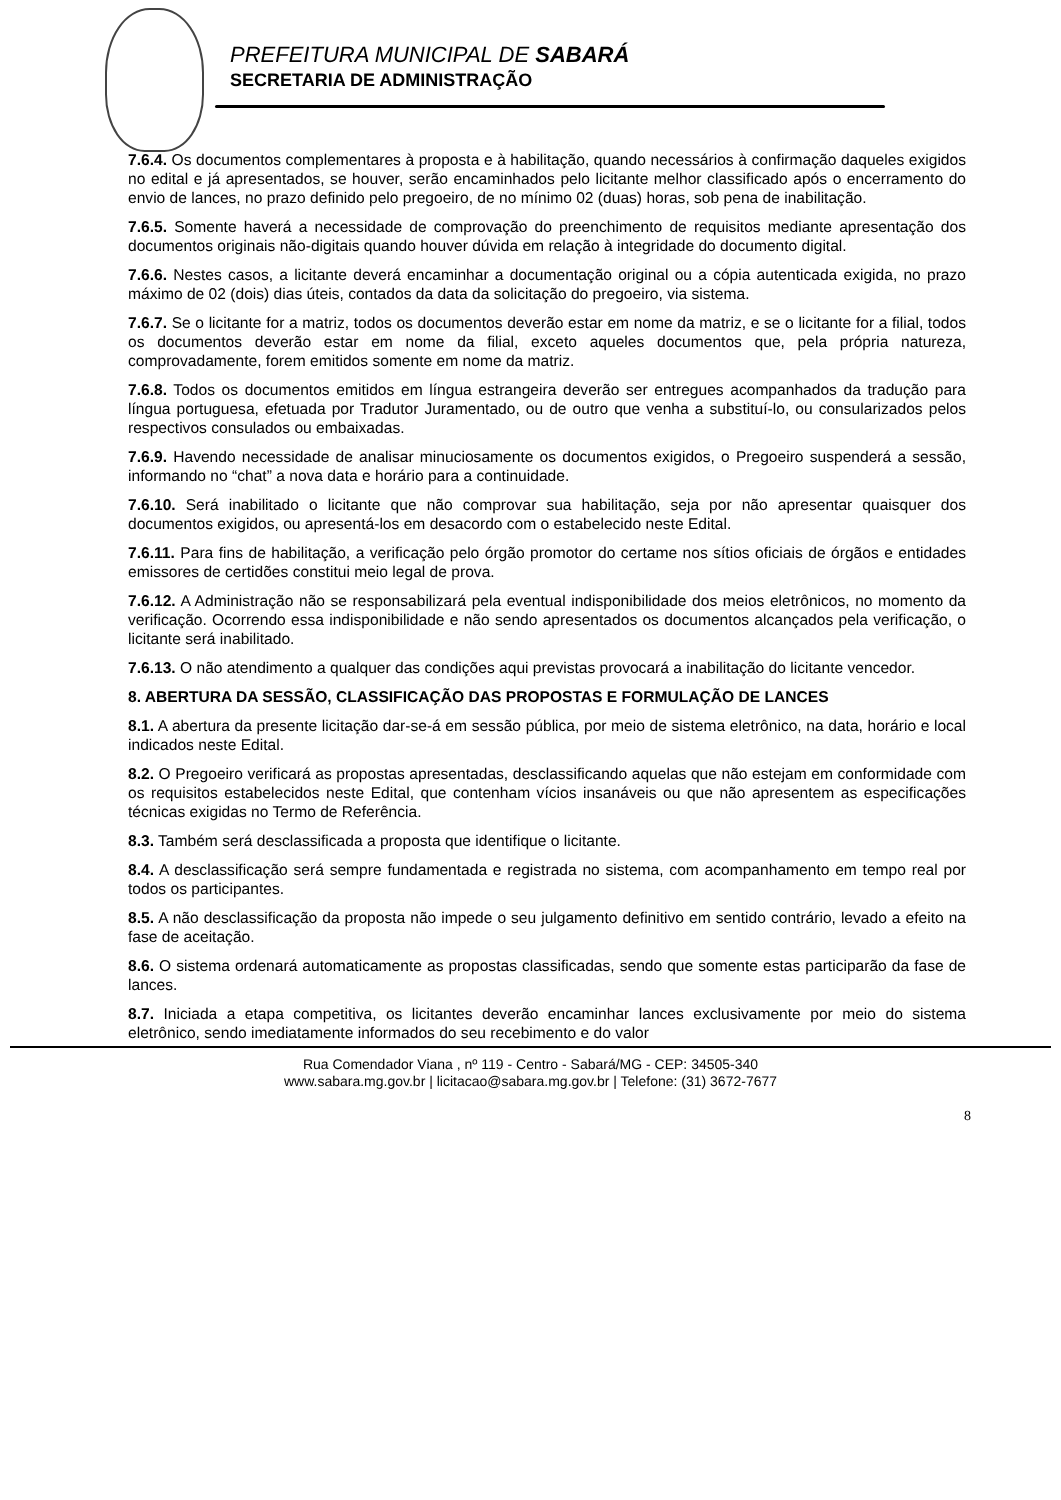PREFEITURA MUNICIPAL DE SABARÁ
SECRETARIA DE ADMINISTRAÇÃO
7.6.4. Os documentos complementares à proposta e à habilitação, quando necessários à confirmação daqueles exigidos no edital e já apresentados, se houver, serão encaminhados pelo licitante melhor classificado após o encerramento do envio de lances, no prazo definido pelo pregoeiro, de no mínimo 02 (duas) horas, sob pena de inabilitação.
7.6.5. Somente haverá a necessidade de comprovação do preenchimento de requisitos mediante apresentação dos documentos originais não-digitais quando houver dúvida em relação à integridade do documento digital.
7.6.6. Nestes casos, a licitante deverá encaminhar a documentação original ou a cópia autenticada exigida, no prazo máximo de 02 (dois) dias úteis, contados da data da solicitação do pregoeiro, via sistema.
7.6.7. Se o licitante for a matriz, todos os documentos deverão estar em nome da matriz, e se o licitante for a filial, todos os documentos deverão estar em nome da filial, exceto aqueles documentos que, pela própria natureza, comprovadamente, forem emitidos somente em nome da matriz.
7.6.8. Todos os documentos emitidos em língua estrangeira deverão ser entregues acompanhados da tradução para língua portuguesa, efetuada por Tradutor Juramentado, ou de outro que venha a substituí-lo, ou consularizados pelos respectivos consulados ou embaixadas.
7.6.9. Havendo necessidade de analisar minuciosamente os documentos exigidos, o Pregoeiro suspenderá a sessão, informando no “chat” a nova data e horário para a continuidade.
7.6.10. Será inabilitado o licitante que não comprovar sua habilitação, seja por não apresentar quaisquer dos documentos exigidos, ou apresentá-los em desacordo com o estabelecido neste Edital.
7.6.11. Para fins de habilitação, a verificação pelo órgão promotor do certame nos sítios oficiais de órgãos e entidades emissores de certidões constitui meio legal de prova.
7.6.12. A Administração não se responsabilizará pela eventual indisponibilidade dos meios eletrônicos, no momento da verificação. Ocorrendo essa indisponibilidade e não sendo apresentados os documentos alcançados pela verificação, o licitante será inabilitado.
7.6.13. O não atendimento a qualquer das condições aqui previstas provocará a inabilitação do licitante vencedor.
8. ABERTURA DA SESSÃO, CLASSIFICAÇÃO DAS PROPOSTAS E FORMULAÇÃO DE LANCES
8.1. A abertura da presente licitação dar-se-á em sessão pública, por meio de sistema eletrônico, na data, horário e local indicados neste Edital.
8.2. O Pregoeiro verificará as propostas apresentadas, desclassificando aquelas que não estejam em conformidade com os requisitos estabelecidos neste Edital, que contenham vícios insanáveis ou que não apresentem as especificações técnicas exigidas no Termo de Referência.
8.3. Também será desclassificada a proposta que identifique o licitante.
8.4. A desclassificação será sempre fundamentada e registrada no sistema, com acompanhamento em tempo real por todos os participantes.
8.5. A não desclassificação da proposta não impede o seu julgamento definitivo em sentido contrário, levado a efeito na fase de aceitação.
8.6. O sistema ordenará automaticamente as propostas classificadas, sendo que somente estas participarão da fase de lances.
8.7. Iniciada a etapa competitiva, os licitantes deverão encaminhar lances exclusivamente por meio do sistema eletrônico, sendo imediatamente informados do seu recebimento e do valor
Rua Comendador Viana , nº 119 - Centro - Sabará/MG - CEP: 34505-340
www.sabara.mg.gov.br | licitacao@sabara.mg.gov.br | Telefone: (31) 3672-7677
8